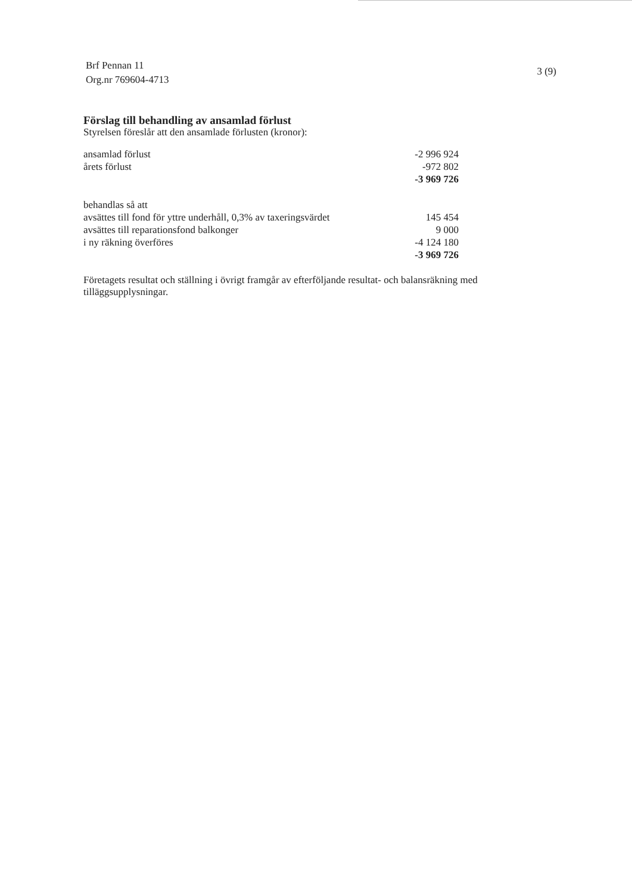Brf Pennan 11
Org.nr 769604-4713
3 (9)
Förslag till behandling av ansamlad förlust
Styrelsen föreslår att den ansamlade förlusten (kronor):
| ansamlad förlust | -2 996 924 |
| årets förlust | -972 802 |
| | -3 969 726 |
| behandlas så att | |
| avsättes till fond för yttre underhåll, 0,3% av taxeringsvärdet | 145 454 |
| avsättes till reparationsfond balkonger | 9 000 |
| i ny räkning överföres | -4 124 180 |
| | -3 969 726 |
Företagets resultat och ställning i övrigt framgår av efterföljande resultat- och balansräkning med tilläggsupplysningar.